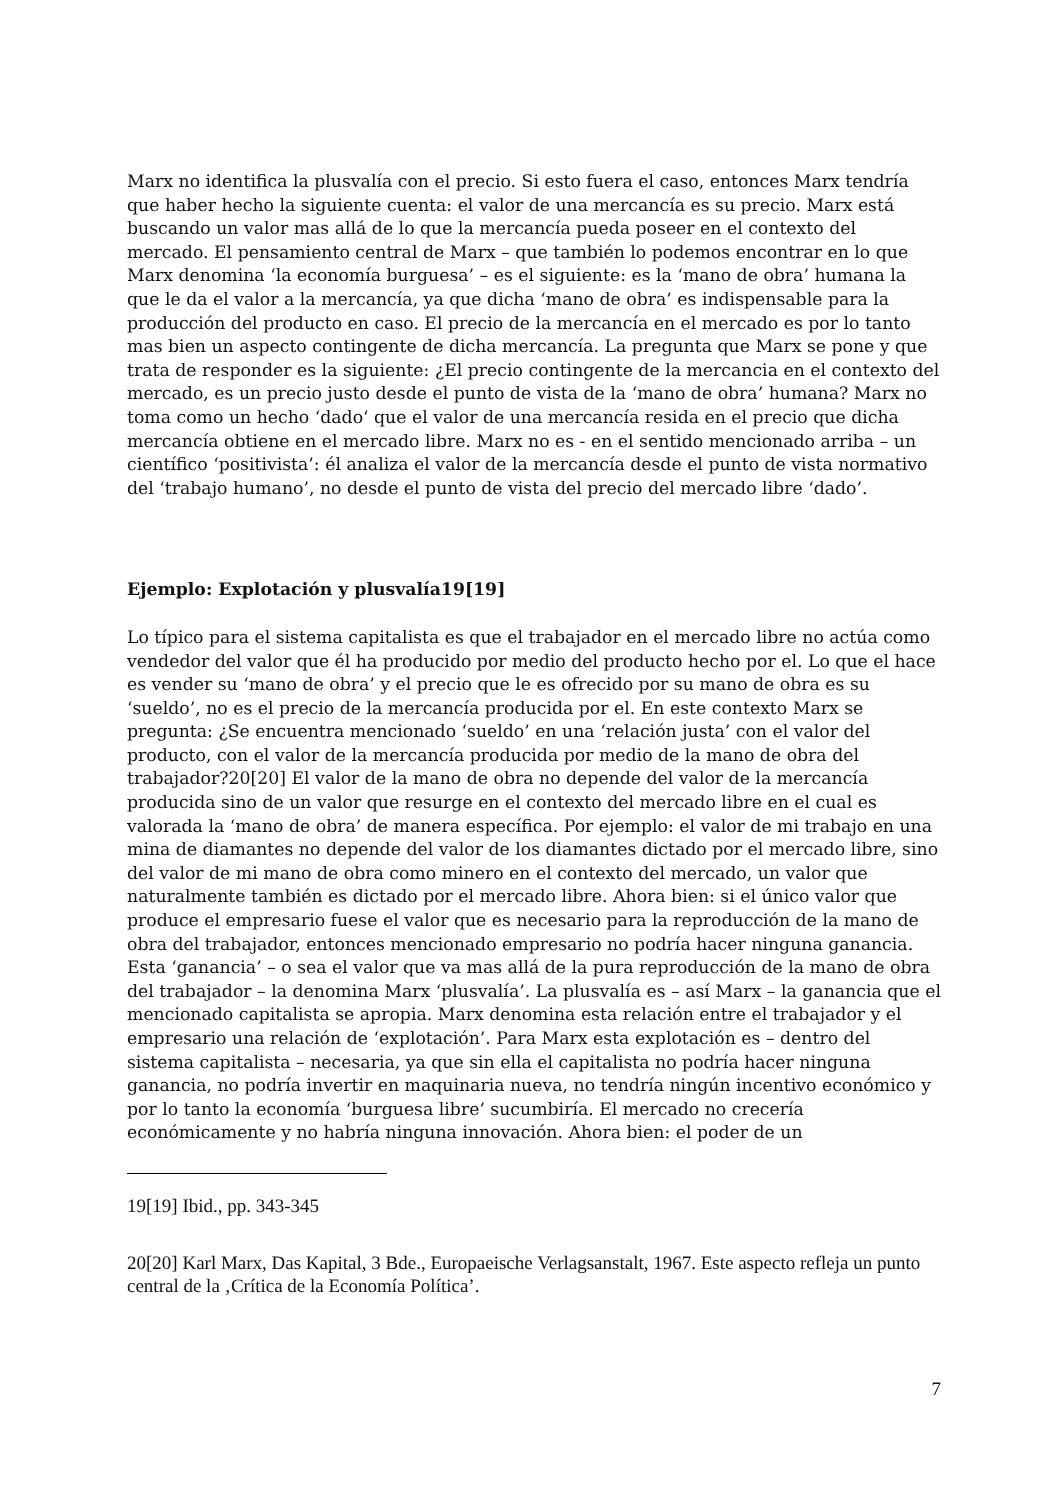Marx no identifica la plusvalía con el precio. Si esto fuera el caso, entonces Marx tendría que haber hecho la siguiente cuenta: el valor de una mercancía es su precio. Marx está buscando un valor mas allá de lo que la mercancía pueda poseer en el contexto del mercado. El pensamiento central de Marx – que también lo podemos encontrar en lo que Marx denomina ‘la economía burguesa’ – es el siguiente: es la ‘mano de obra’ humana la que le da el valor a la mercancía, ya que dicha ‘mano de obra’ es indispensable para la producción del producto en caso. El precio de la mercancía en el mercado es por lo tanto mas bien un aspecto contingente de dicha mercancía. La pregunta que Marx se pone y que trata de responder es la siguiente: ¿El precio contingente de la mercancia en el contexto del mercado, es un precio justo desde el punto de vista de la ‘mano de obra’ humana? Marx no toma como un hecho ‘dado‘ que el valor de una mercancía resida en el precio que dicha mercancía obtiene en el mercado libre. Marx no es - en el sentido mencionado arriba – un científico ‘positivista’: él analiza el valor de la mercancía desde el punto de vista normativo del ‘trabajo humano’, no desde el punto de vista del precio del mercado libre ‘dado’.
Ejemplo: Explotación y plusvalía19[19]
Lo típico para el sistema capitalista es que el trabajador en el mercado libre no actúa como vendedor del valor que él ha producido por medio del producto hecho por el. Lo que el hace es vender su ‘mano de obra’ y el precio que le es ofrecido por su mano de obra es su ‘sueldo’, no es el precio de la mercancía producida por el. En este contexto Marx se pregunta: ¿Se encuentra mencionado ‘sueldo’ en una ‘relación justa’ con el valor del producto, con el valor de la mercancía producida por medio de la mano de obra del trabajador?20[20] El valor de la mano de obra no depende del valor de la mercancía producida sino de un valor que resurge en el contexto del mercado libre en el cual es valorada la ‘mano de obra’ de manera específica. Por ejemplo: el valor de mi trabajo en una mina de diamantes no depende del valor de los diamantes dictado por el mercado libre, sino del valor de mi mano de obra como minero en el contexto del mercado, un valor que naturalmente también es dictado por el mercado libre. Ahora bien: si el único valor que produce el empresario fuese el valor que es necesario para la reproducción de la mano de obra del trabajador, entonces mencionado empresario no podría hacer ninguna ganancia. Esta ‘ganancia’ – o sea el valor que va mas allá de la pura reproducción de la mano de obra del trabajador – la denomina Marx ‘plusvalía’. La plusvalía es – así Marx – la ganancia que el mencionado capitalista se apropia. Marx denomina esta relación entre el trabajador y el empresario una relación de ‘explotación’. Para Marx esta explotación es – dentro del sistema capitalista – necesaria, ya que sin ella el capitalista no podría hacer ninguna ganancia, no podría invertir en maquinaria nueva, no tendría ningún incentivo económico y por lo tanto la economía ‘burguesa libre’ sucumbiría. El mercado no crecería económicamente y no habría ninguna innovación. Ahora bien: el poder de un
19[19] Ibid., pp. 343-345
20[20] Karl Marx, Das Kapital, 3 Bde., Europaeische Verlagsanstalt, 1967. Este aspecto refleja un punto central de la ‚Crítica de la Economía Política’.
7